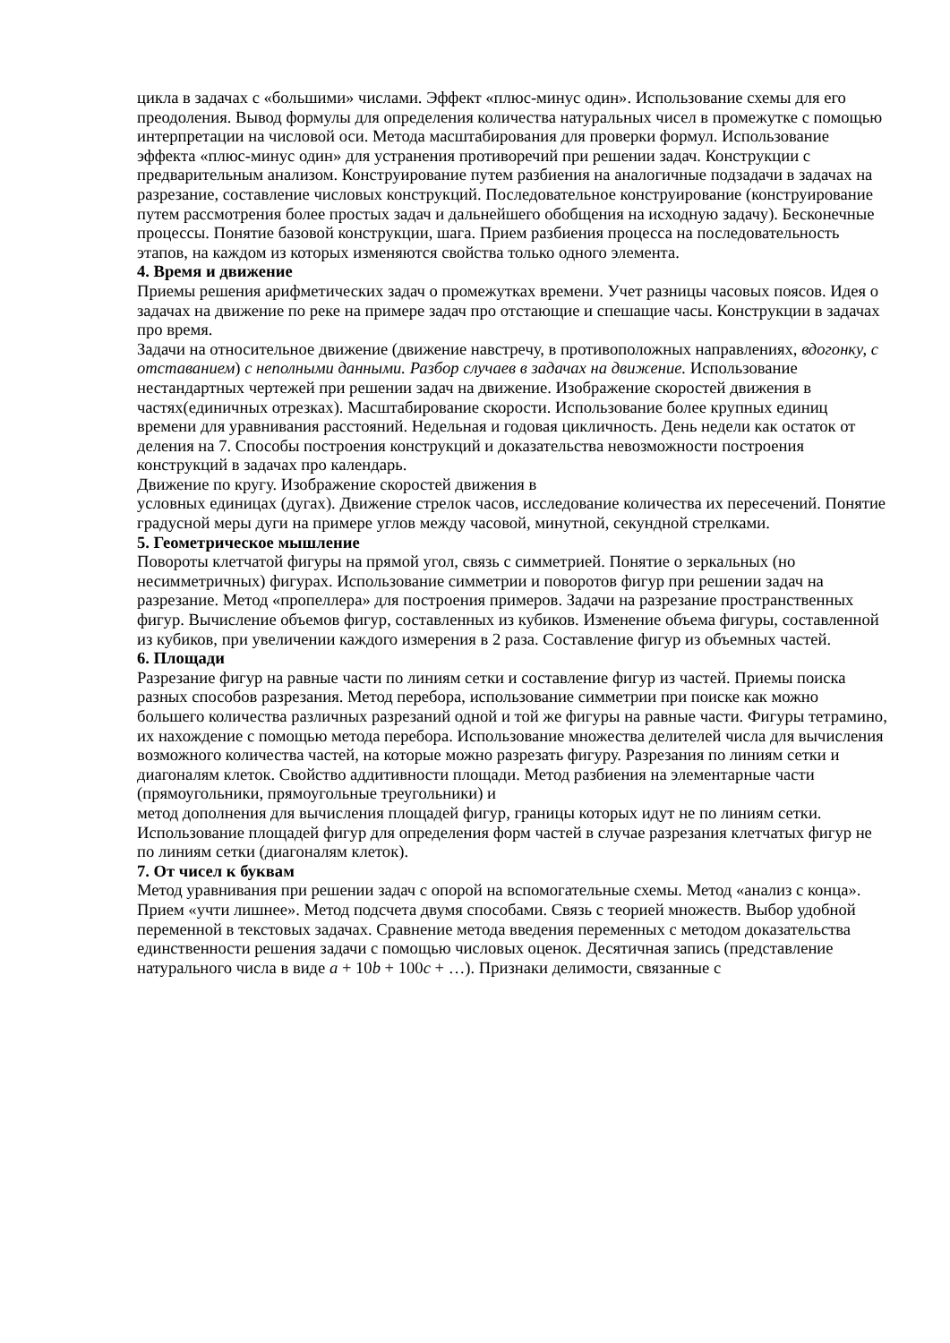цикла в задачах с «большими» числами. Эффект «плюс-минус один». Использование схемы для его преодоления. Вывод формулы для определения количества натуральных чисел в промежутке с помощью интерпретации на числовой оси. Метода масштабирования для проверки формул. Использование эффекта «плюс-минус один» для устранения противоречий при решении задач. Конструкции с предварительным анализом. Конструирование путем разбиения на аналогичные подзадачи в задачах на разрезание, составление числовых конструкций. Последовательное конструирование (конструирование путем рассмотрения более простых задач и дальнейшего обобщения на исходную задачу). Бесконечные процессы. Понятие базовой конструкции, шага. Прием разбиения процесса на последовательность этапов, на каждом из которых изменяются свойства только одного элемента.
4. Время и движение
Приемы решения арифметических задач о промежутках времени. Учет разницы часовых поясов. Идея о задачах на движение по реке на примере задач про отстающие и спешащие часы. Конструкции в задачах про время.
Задачи на относительное движение (движение навстречу, в противоположных направлениях, вдогонку, с отставанием) с неполными данными. Разбор случаев в задачах на движение. Использование нестандартных чертежей при решении задач на движение. Изображение скоростей движения в частях(единичных отрезках). Масштабирование скорости. Использование более крупных единиц времени для уравнивания расстояний. Недельная и годовая цикличность. День недели как остаток от деления на 7. Способы построения конструкций и доказательства невозможности построения конструкций в задачах про календарь.
Движение по кругу. Изображение скоростей движения в
условных единицах (дугах). Движение стрелок часов, исследование количества их пересечений. Понятие градусной меры дуги на примере углов между часовой, минутной, секундной стрелками.
5. Геометрическое мышление
Повороты клетчатой фигуры на прямой угол, связь с симметрией. Понятие о зеркальных (но несимметричных) фигурах. Использование симметрии и поворотов фигур при решении задач на разрезание. Метод «пропеллера» для построения примеров. Задачи на разрезание пространственных фигур. Вычисление объемов фигур, составленных из кубиков. Изменение объема фигуры, составленной из кубиков, при увеличении каждого измерения в 2 раза. Составление фигур из объемных частей.
6. Площади
Разрезание фигур на равные части по линиям сетки и составление фигур из частей. Приемы поиска разных способов разрезания. Метод перебора, использование симметрии при поиске как можно большего количества различных разрезаний одной и той же фигуры на равные части. Фигуры тетрамино, их нахождение с помощью метода перебора. Использование множества делителей числа для вычисления возможного количества частей, на которые можно разрезать фигуру. Разрезания по линиям сетки и диагоналям клеток. Свойство аддитивности площади. Метод разбиения на элементарные части (прямоугольники, прямоугольные треугольники) и
метод дополнения для вычисления площадей фигур, границы которых идут не по линиям сетки. Использование площадей фигур для определения форм частей в случае разрезания клетчатых фигур не по линиям сетки (диагоналям клеток).
7. От чисел к буквам
Метод уравнивания при решении задач с опорой на вспомогательные схемы. Метод «анализ с конца». Прием «учти лишнее». Метод подсчета двумя способами. Связь с теорией множеств. Выбор удобной переменной в текстовых задачах. Сравнение метода введения переменных с методом доказательства единственности решения задачи с помощью числовых оценок. Десятичная запись (представление натурального числа в виде a + 10b + 100c + …). Признаки делимости, связанные с